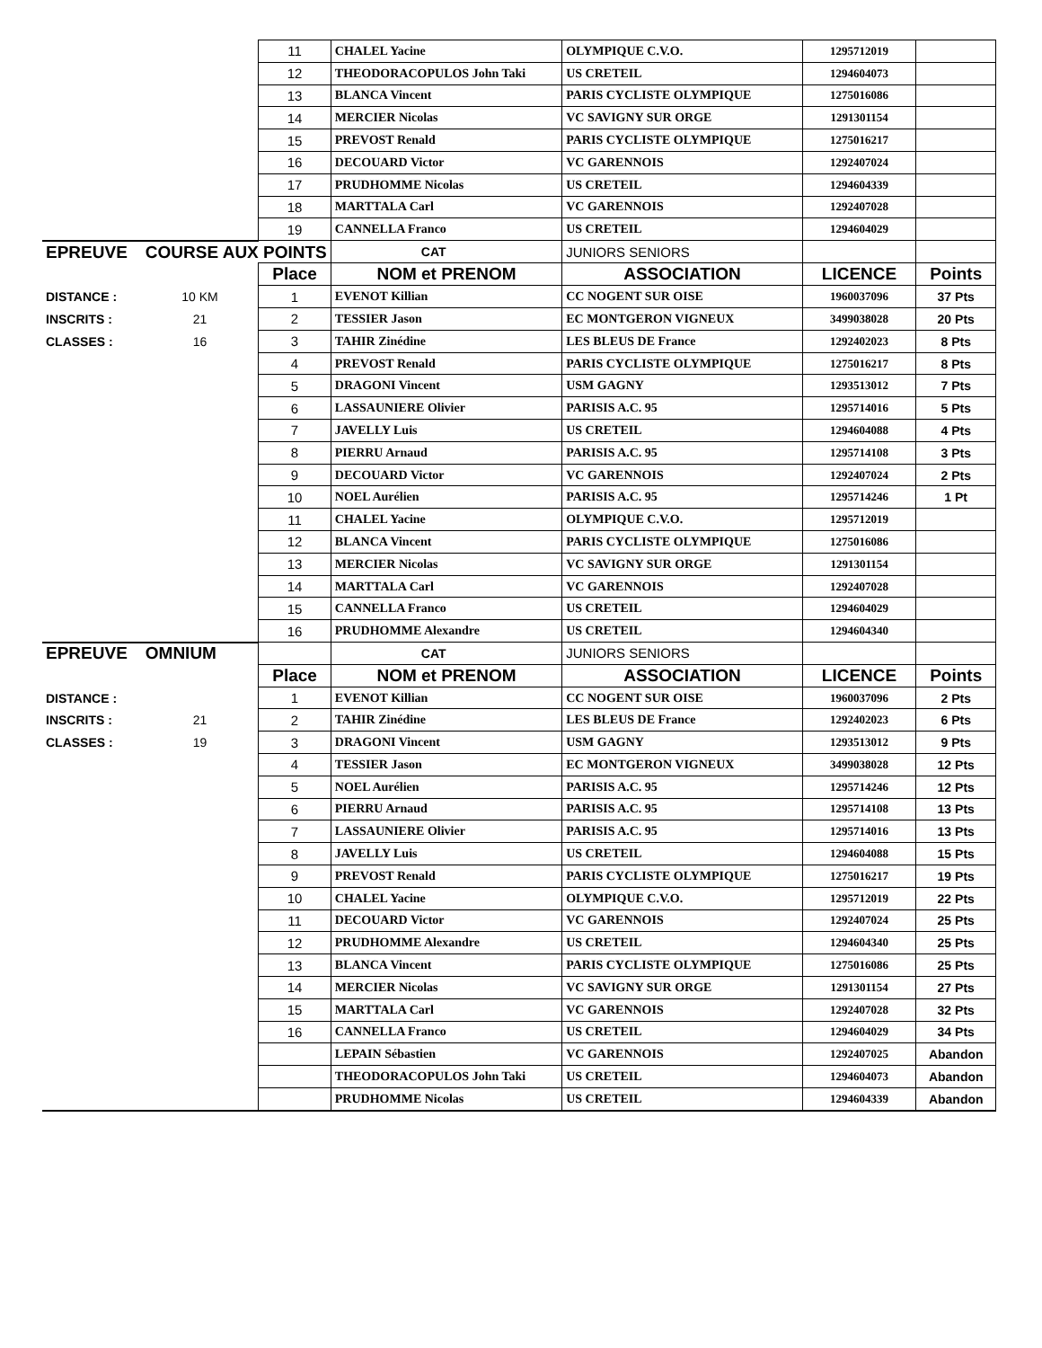| | | 11 | CHALEL Yacine | OLYMPIQUE C.V.O. | 1295712019 | |
| | | 12 | THEODORACOPULOS John Taki | US CRETEIL | 1294604073 | |
| | | 13 | BLANCA Vincent | PARIS CYCLISTE OLYMPIQUE | 1275016086 | |
| | | 14 | MERCIER Nicolas | VC SAVIGNY SUR ORGE | 1291301154 | |
| | | 15 | PREVOST Renald | PARIS CYCLISTE OLYMPIQUE | 1275016217 | |
| | | 16 | DECOUARD Victor | VC GARENNOIS | 1292407024 | |
| | | 17 | PRUDHOMME Nicolas | US CRETEIL | 1294604339 | |
| | | 18 | MARTTALA Carl | VC GARENNOIS | 1292407028 | |
| | | 19 | CANNELLA Franco | US CRETEIL | 1294604029 | |
| EPREUVE | COURSE AUX POINTS | | CAT | JUNIORS SENIORS | | |
| | | Place | NOM et PRENOM | ASSOCIATION | LICENCE | Points |
| DISTANCE : | 10 KM | 1 | EVENOT Killian | CC NOGENT SUR OISE | 1960037096 | 37 Pts |
| INSCRITS : | 21 | 2 | TESSIER Jason | EC MONTGERON VIGNEUX | 3499038028 | 20 Pts |
| CLASSES : | 16 | 3 | TAHIR Zinédine | LES BLEUS DE France | 1292402023 | 8 Pts |
| | | 4 | PREVOST Renald | PARIS CYCLISTE OLYMPIQUE | 1275016217 | 8 Pts |
| | | 5 | DRAGONI Vincent | USM GAGNY | 1293513012 | 7 Pts |
| | | 6 | LASSAUNIERE Olivier | PARISIS A.C. 95 | 1295714016 | 5 Pts |
| | | 7 | JAVELLY Luis | US CRETEIL | 1294604088 | 4 Pts |
| | | 8 | PIERRU Arnaud | PARISIS A.C. 95 | 1295714108 | 3 Pts |
| | | 9 | DECOUARD Victor | VC GARENNOIS | 1292407024 | 2 Pts |
| | | 10 | NOEL Aurélien | PARISIS A.C. 95 | 1295714246 | 1 Pt |
| | | 11 | CHALEL Yacine | OLYMPIQUE C.V.O. | 1295712019 | |
| | | 12 | BLANCA Vincent | PARIS CYCLISTE OLYMPIQUE | 1275016086 | |
| | | 13 | MERCIER Nicolas | VC SAVIGNY SUR ORGE | 1291301154 | |
| | | 14 | MARTTALA Carl | VC GARENNOIS | 1292407028 | |
| | | 15 | CANNELLA Franco | US CRETEIL | 1294604029 | |
| | | 16 | PRUDHOMME Alexandre | US CRETEIL | 1294604340 | |
| EPREUVE | OMNIUM | | CAT | JUNIORS SENIORS | | |
| | | Place | NOM et PRENOM | ASSOCIATION | LICENCE | Points |
| DISTANCE : | | 1 | EVENOT Killian | CC NOGENT SUR OISE | 1960037096 | 2 Pts |
| INSCRITS : | 21 | 2 | TAHIR Zinédine | LES BLEUS DE France | 1292402023 | 6 Pts |
| CLASSES : | 19 | 3 | DRAGONI Vincent | USM GAGNY | 1293513012 | 9 Pts |
| | | 4 | TESSIER Jason | EC MONTGERON VIGNEUX | 3499038028 | 12 Pts |
| | | 5 | NOEL Aurélien | PARISIS A.C. 95 | 1295714246 | 12 Pts |
| | | 6 | PIERRU Arnaud | PARISIS A.C. 95 | 1295714108 | 13 Pts |
| | | 7 | LASSAUNIERE Olivier | PARISIS A.C. 95 | 1295714016 | 13 Pts |
| | | 8 | JAVELLY Luis | US CRETEIL | 1294604088 | 15 Pts |
| | | 9 | PREVOST Renald | PARIS CYCLISTE OLYMPIQUE | 1275016217 | 19 Pts |
| | | 10 | CHALEL Yacine | OLYMPIQUE C.V.O. | 1295712019 | 22 Pts |
| | | 11 | DECOUARD Victor | VC GARENNOIS | 1292407024 | 25 Pts |
| | | 12 | PRUDHOMME Alexandre | US CRETEIL | 1294604340 | 25 Pts |
| | | 13 | BLANCA Vincent | PARIS CYCLISTE OLYMPIQUE | 1275016086 | 25 Pts |
| | | 14 | MERCIER Nicolas | VC SAVIGNY SUR ORGE | 1291301154 | 27 Pts |
| | | 15 | MARTTALA Carl | VC GARENNOIS | 1292407028 | 32 Pts |
| | | 16 | CANNELLA Franco | US CRETEIL | 1294604029 | 34 Pts |
| | | | LEPAIN Sébastien | VC GARENNOIS | 1292407025 | Abandon |
| | | | THEODORACOPULOS John Taki | US CRETEIL | 1294604073 | Abandon |
| | | | PRUDHOMME Nicolas | US CRETEIL | 1294604339 | Abandon |